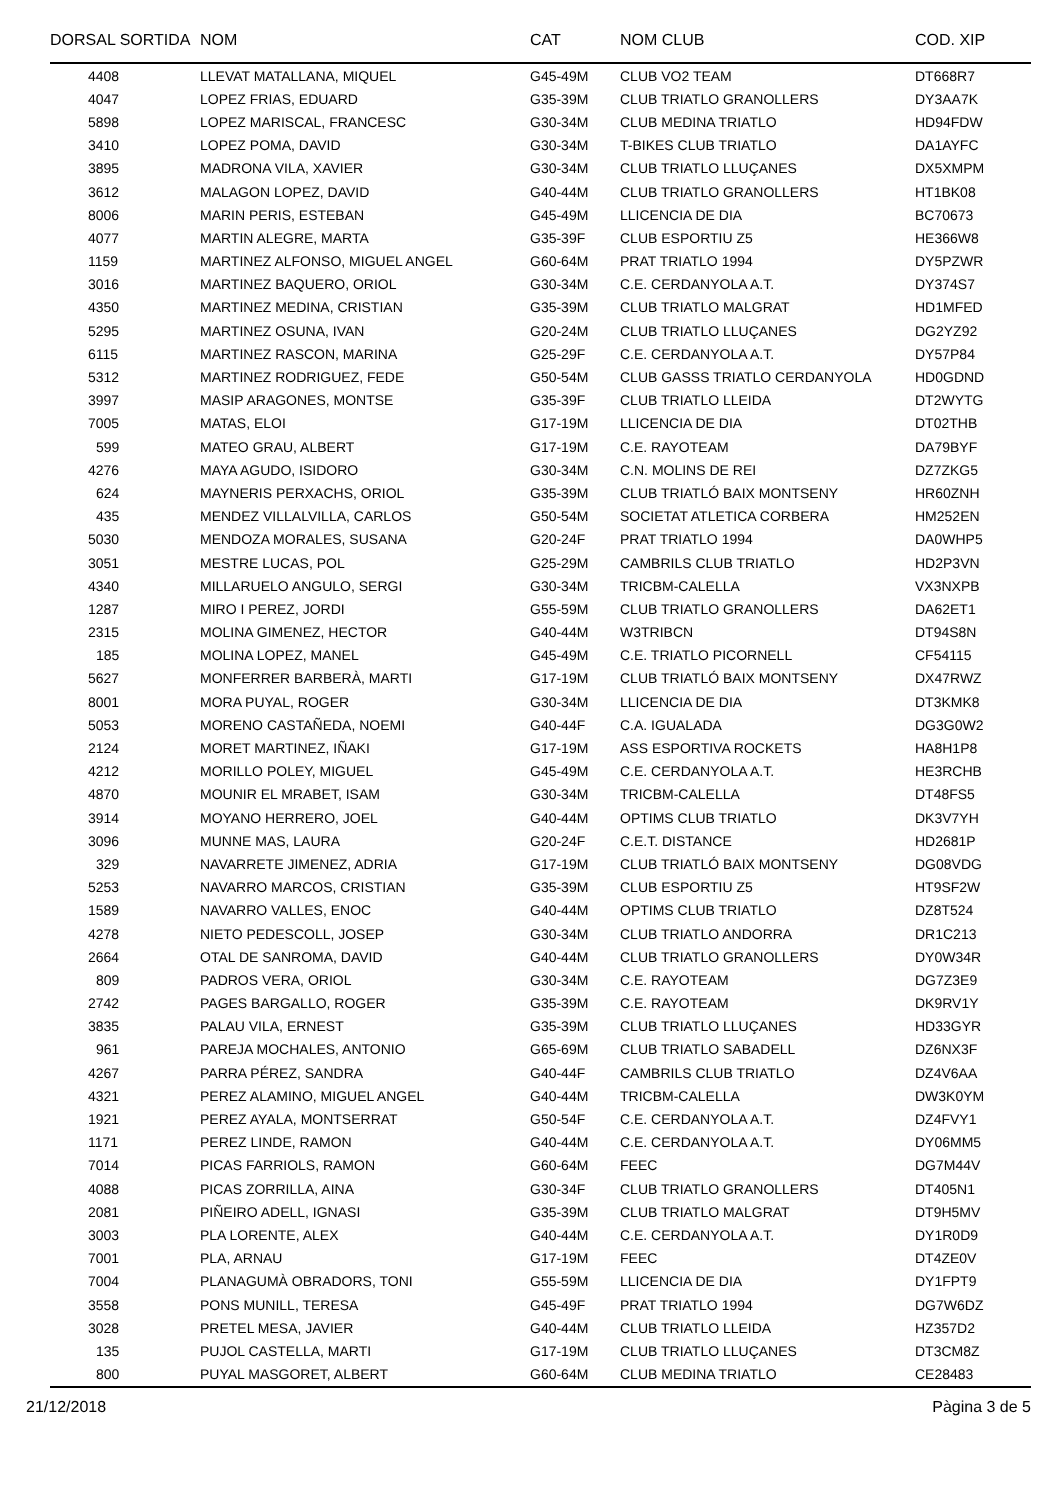| DORSAL SORTIDA | NOM | CAT | NOM CLUB | COD. XIP |
| --- | --- | --- | --- | --- |
| 4408 | LLEVAT MATALLANA, MIQUEL | G45-49M | CLUB VO2 TEAM | DT668R7 |
| 4047 | LOPEZ FRIAS, EDUARD | G35-39M | CLUB TRIATLO GRANOLLERS | DY3AA7K |
| 5898 | LOPEZ MARISCAL, FRANCESC | G30-34M | CLUB MEDINA TRIATLO | HD94FDW |
| 3410 | LOPEZ POMA, DAVID | G30-34M | T-BIKES CLUB TRIATLO | DA1AYFC |
| 3895 | MADRONA VILA, XAVIER | G30-34M | CLUB TRIATLO LLUÇANES | DX5XMPM |
| 3612 | MALAGON LOPEZ, DAVID | G40-44M | CLUB TRIATLO GRANOLLERS | HT1BK08 |
| 8006 | MARIN PERIS, ESTEBAN | G45-49M | LLICENCIA DE DIA | BC70673 |
| 4077 | MARTIN ALEGRE, MARTA | G35-39F | CLUB ESPORTIU Z5 | HE366W8 |
| 1159 | MARTINEZ ALFONSO, MIGUEL ANGEL | G60-64M | PRAT TRIATLO 1994 | DY5PZWR |
| 3016 | MARTINEZ BAQUERO, ORIOL | G30-34M | C.E. CERDANYOLA A.T. | DY374S7 |
| 4350 | MARTINEZ MEDINA, CRISTIAN | G35-39M | CLUB TRIATLO MALGRAT | HD1MFED |
| 5295 | MARTINEZ OSUNA, IVAN | G20-24M | CLUB TRIATLO LLUÇANES | DG2YZ92 |
| 6115 | MARTINEZ RASCON, MARINA | G25-29F | C.E. CERDANYOLA A.T. | DY57P84 |
| 5312 | MARTINEZ RODRIGUEZ, FEDE | G50-54M | CLUB GASSS TRIATLO CERDANYOLA | HD0GDND |
| 3997 | MASIP ARAGONES, MONTSE | G35-39F | CLUB TRIATLO LLEIDA | DT2WYTG |
| 7005 | MATAS, ELOI | G17-19M | LLICENCIA DE DIA | DT02THB |
| 599 | MATEO GRAU, ALBERT | G17-19M | C.E. RAYOTEAM | DA79BYF |
| 4276 | MAYA AGUDO, ISIDORO | G30-34M | C.N. MOLINS DE REI | DZ7ZKG5 |
| 624 | MAYNERIS PERXACHS, ORIOL | G35-39M | CLUB TRIATLÓ BAIX MONTSENY | HR60ZNH |
| 435 | MENDEZ VILLALVILLA, CARLOS | G50-54M | SOCIETAT ATLETICA CORBERA | HM252EN |
| 5030 | MENDOZA MORALES, SUSANA | G20-24F | PRAT TRIATLO 1994 | DA0WHP5 |
| 3051 | MESTRE LUCAS, POL | G25-29M | CAMBRILS CLUB TRIATLO | HD2P3VN |
| 4340 | MILLARUELO ANGULO, SERGI | G30-34M | TRICBM-CALELLA | VX3NXPB |
| 1287 | MIRO I PEREZ, JORDI | G55-59M | CLUB TRIATLO GRANOLLERS | DA62ET1 |
| 2315 | MOLINA GIMENEZ, HECTOR | G40-44M | W3TRIBCN | DT94S8N |
| 185 | MOLINA LOPEZ, MANEL | G45-49M | C.E. TRIATLO PICORNELL | CF54115 |
| 5627 | MONFERRER BARBERÀ, MARTI | G17-19M | CLUB TRIATLÓ BAIX MONTSENY | DX47RWZ |
| 8001 | MORA PUYAL, ROGER | G30-34M | LLICENCIA DE DIA | DT3KMK8 |
| 5053 | MORENO CASTAÑEDA, NOEMI | G40-44F | C.A. IGUALADA | DG3G0W2 |
| 2124 | MORET MARTINEZ, IÑAKI | G17-19M | ASS ESPORTIVA ROCKETS | HA8H1P8 |
| 4212 | MORILLO POLEY, MIGUEL | G45-49M | C.E. CERDANYOLA A.T. | HE3RCHB |
| 4870 | MOUNIR EL MRABET, ISAM | G30-34M | TRICBM-CALELLA | DT48FS5 |
| 3914 | MOYANO HERRERO, JOEL | G40-44M | OPTIMS CLUB TRIATLO | DK3V7YH |
| 3096 | MUNNE MAS, LAURA | G20-24F | C.E.T. DISTANCE | HD2681P |
| 329 | NAVARRETE JIMENEZ, ADRIA | G17-19M | CLUB TRIATLÓ BAIX MONTSENY | DG08VDG |
| 5253 | NAVARRO MARCOS, CRISTIAN | G35-39M | CLUB ESPORTIU Z5 | HT9SF2W |
| 1589 | NAVARRO VALLES, ENOC | G40-44M | OPTIMS CLUB TRIATLO | DZ8T524 |
| 4278 | NIETO PEDESCOLL, JOSEP | G30-34M | CLUB TRIATLO ANDORRA | DR1C213 |
| 2664 | OTAL DE SANROMA, DAVID | G40-44M | CLUB TRIATLO GRANOLLERS | DY0W34R |
| 809 | PADROS VERA, ORIOL | G30-34M | C.E. RAYOTEAM | DG7Z3E9 |
| 2742 | PAGES BARGALLO, ROGER | G35-39M | C.E. RAYOTEAM | DK9RV1Y |
| 3835 | PALAU VILA, ERNEST | G35-39M | CLUB TRIATLO LLUÇANES | HD33GYR |
| 961 | PAREJA MOCHALES, ANTONIO | G65-69M | CLUB TRIATLO SABADELL | DZ6NX3F |
| 4267 | PARRA PÉREZ, SANDRA | G40-44F | CAMBRILS CLUB TRIATLO | DZ4V6AA |
| 4321 | PEREZ ALAMINO, MIGUEL ANGEL | G40-44M | TRICBM-CALELLA | DW3K0YM |
| 1921 | PEREZ AYALA, MONTSERRAT | G50-54F | C.E. CERDANYOLA A.T. | DZ4FVY1 |
| 1171 | PEREZ LINDE, RAMON | G40-44M | C.E. CERDANYOLA A.T. | DY06MM5 |
| 7014 | PICAS FARRIOLS, RAMON | G60-64M | FEEC | DG7M44V |
| 4088 | PICAS ZORRILLA, AINA | G30-34F | CLUB TRIATLO GRANOLLERS | DT405N1 |
| 2081 | PIÑEIRO ADELL, IGNASI | G35-39M | CLUB TRIATLO MALGRAT | DT9H5MV |
| 3003 | PLA LORENTE, ALEX | G40-44M | C.E. CERDANYOLA A.T. | DY1R0D9 |
| 7001 | PLA, ARNAU | G17-19M | FEEC | DT4ZE0V |
| 7004 | PLANAGUMÀ OBRADORS, TONI | G55-59M | LLICENCIA DE DIA | DY1FPT9 |
| 3558 | PONS MUNILL, TERESA | G45-49F | PRAT TRIATLO 1994 | DG7W6DZ |
| 3028 | PRETEL MESA, JAVIER | G40-44M | CLUB TRIATLO LLEIDA | HZ357D2 |
| 135 | PUJOL CASTELLA, MARTI | G17-19M | CLUB TRIATLO LLUÇANES | DT3CM8Z |
| 800 | PUYAL MASGORET, ALBERT | G60-64M | CLUB MEDINA TRIATLO | CE28483 |
21/12/2018 Pàgina 3 de 5